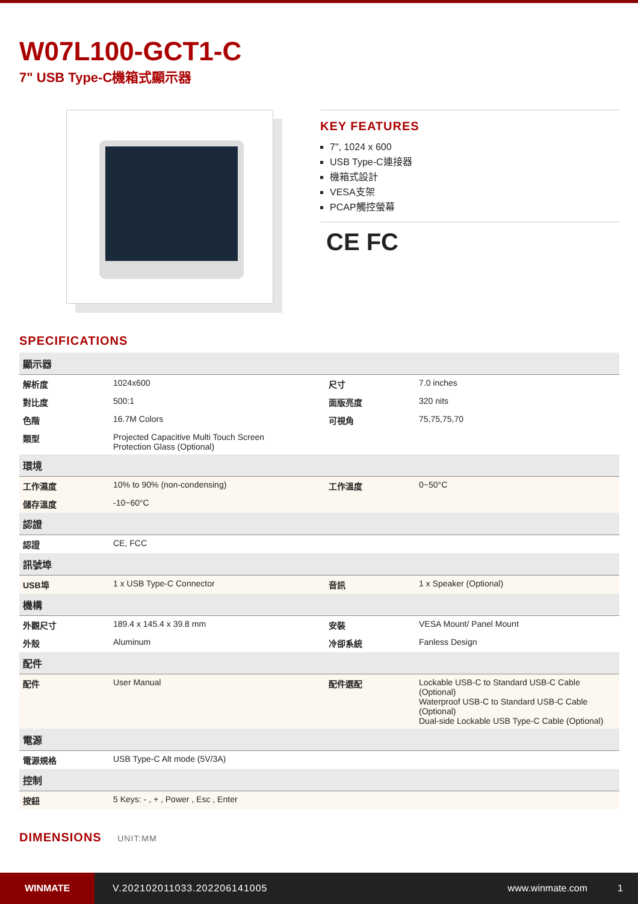W07L100-GCT1-C
7" USB Type-C機箱式顯示器
KEY FEATURES
7", 1024 x 600
USB Type-C連接器
機箱式設計
VESA支架
PCAP觸控螢幕
CE FC
SPECIFICATIONS
| 顯示器 | | | |
| --- | --- | --- | --- |
| 解析度 | 1024x600 | 尺寸 | 7.0 inches |
| 對比度 | 500:1 | 面版亮度 | 320 nits |
| 色階 | 16.7M Colors | 可視角 | 75,75,75,70 |
| 類型 | Projected Capacitive Multi Touch Screen Protection Glass (Optional) | | |
| 環境 | | | |
| 工作濕度 | 10% to 90% (non-condensing) | 工作溫度 | 0~50°C |
| 儲存溫度 | -10~60°C | | |
| 認證 | | | |
| 認證 | CE, FCC | | |
| 訊號埠 | | | |
| USB埠 | 1 x USB Type-C Connector | 音訊 | 1 x Speaker (Optional) |
| 機構 | | | |
| 外觀尺寸 | 189.4 x 145.4 x 39.8 mm | 安裝 | VESA Mount/ Panel Mount |
| 外殼 | Aluminum | 冷卻系統 | Fanless Design |
| 配件 | | | |
| 配件 | User Manual | 配件選配 | Lockable USB-C to Standard USB-C Cable (Optional) Waterproof USB-C to Standard USB-C Cable (Optional) Dual-side Lockable USB Type-C Cable (Optional) |
| 電源 | | | |
| 電源規格 | USB Type-C Alt mode (5V/3A) | | |
| 控制 | | | |
| 按鈕 | 5 Keys: - , + , Power , Esc , Enter | | |
DIMENSIONS UNIT:MM
WINMATE
V.202102011033.202206141005 www.winmate.com 1